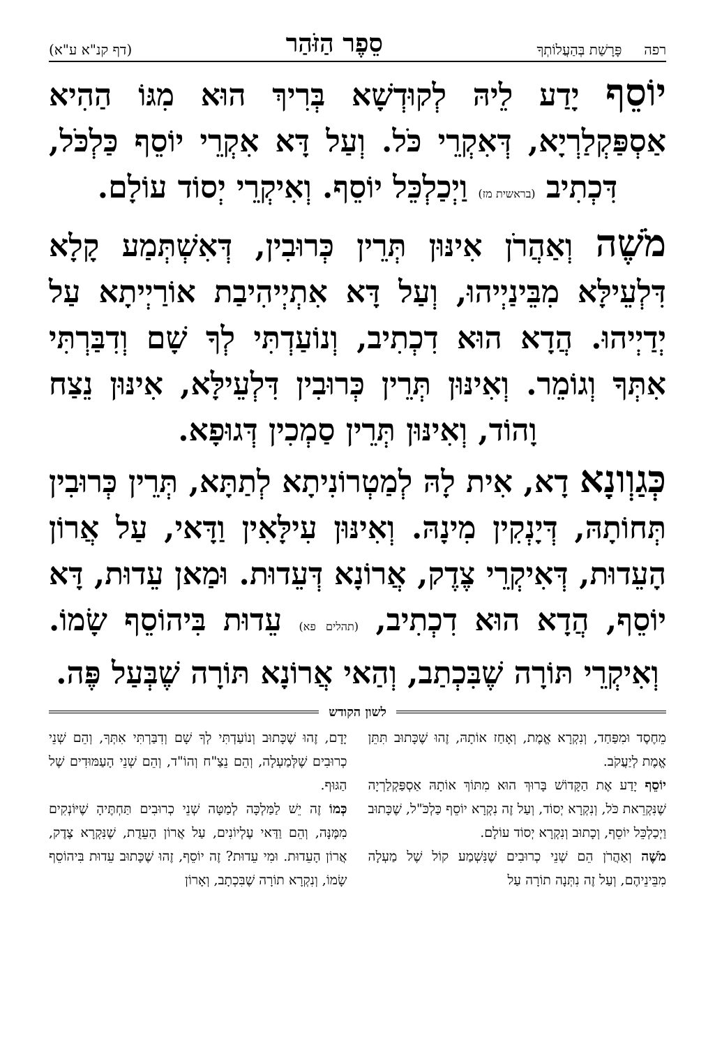רפה פָּרָשַׁת בְּהַעֲלוֹתְךָ סֵפֶר הַזֹּהַר (דף קנ"א ע"א)
יוֹסֵף יָדַע לֵיהּ לְקוּדְשָׁא בְּרִיךְ הוּא מִגּוֹ הַהִיא אַסְפַּקְלַרְיָא, דְּאִקְרֵי כֹּל. וְעַל דָּא אִקְרֵי יוֹסֵף כַּלְכֹּל, דִּכְתִיב (בראשית מז) וַיְכַלְכֵּל יוֹסֵף. וְאִיקְרֵי יְסוֹד עוֹלָם.
מֹשֶׁה וְאַהֲרֹן אִינּוּן תְּרֵין כְּרוּבִין, דְּאִשְׁתְּמַע קָלָא דִּלְעֵילָּא מִבֵּינַיְיהוּ, וְעַל דָּא אִתְיְיהִיבַת אוֹרַיְיתָא עַל יְדַיְיהוּ. הֲדָא הוּא דִכְתִיב, וְנוֹעַדְתִּי לְךָ שָׁם וְדִבַּרְתִּי אִתְּךָ וְגוֹמֵר. וְאִינּוּן תְּרֵין כְּרוּבִין דִּלְעֵילָּא, אִינּוּן נֵצַח וָהוֹד, וְאִינּוּן תְּרֵין סַמְכִין דְּגוּפָא.
כְּגַוְונָא דָא, אִית לָהּ לְמַטְרוֹנִיתָא לְתַתָּא, תְּרֵין כְּרוּבִין תְּחוֹתָהּ, דְּיָנְקִין מִינָהּ. וְאִינּוּן עִילָּאִין וַדָּאי, עַל אֲרוֹן הָעֵדוּת, דְּאִיקְרֵי צֶדֶק, אֲרוֹנָא דְּעֵדוּת. וּמַאן עֵדוּת, דָּא יוֹסֵף, הֲדָא הוּא דִכְתִיב, (תהלים פא) עֵדוּת בִּיהוֹסֵף שָׂמוֹ. וְאִיקְרֵי תּוֹרָה שֶׁבִּכְתַב, וְהַאי אֲרוֹנָא תּוֹרָה שֶׁבְּעַל פֶּה.
לשון הקודש
מֵחֶסֶד וּמִפַּחַד, וְנִקְרָא אֱמֶת, וְאָחַז אוֹתָהּ, זֶהוּ שֶׁכָּתוּב תִּתֵּן אֱמֶת לְיַעֲקֹב.
יוֹסֵף יָדַע אֶת הַקָּדוֹשׁ בָּרוּךְ הוּא מִתּוֹךְ אוֹתָהּ אַסְפַּקְלַרְיָה שֶׁנִּקְרֵאת כֹּל, וְנִקְרָא יְסוֹד, וְעַל זֶה נִקְרָא יוֹסֵף כַּלְכֹּ"ל, שֶׁכָּתוּב וַיְכַלְכֵּל יוֹסֵף, וְכָתוּב וְנִקְרָא יְסוֹד עוֹלָם.
מֹשֶׁה וְאַהֲרֹן הֵם שְׁנֵי כְרוּבִים שֶׁנִּשְׁמַע קוֹל שֶׁל מַעְלָה מִבֵּינֵיהֶם, וְעַל זֶה נִתְּנָה תוֹרָה עַל
יָדָם, זֶהוּ שֶׁכָּתוּב וְנוֹעַדְתִּי לְךָ שָׁם וְדִבַּרְתִּי אִתְּךָ, וְהֵם שְׁנֵי כְרוּבִים שֶׁלְּמַעְלָה, וְהֵם נֵצַ"ח וְהוֹ"ד, וְהֵם שְׁנֵי הָעַמּוּדִים שֶׁל הַגּוּף.
כְּמוֹ זֶה יֵשׁ לַמַּלְכָּה לְמַטָּה שְׁנֵי כְרוּבִים תַּחְתֶּיהָ שֶׁיּוֹנְקִים מִמֶּנָּה, וְהֵם וַדַּאי עֶלְיוֹנִים, עַל אֲרוֹן הָעֵדֻת, שֶׁנִּקְרָא צֶדֶק, אֲרוֹן הָעֵדוּת. וּמִי עֵדוּת? זֶה יוֹסֵף, זֶהוּ שֶׁכָּתוּב עֵדוּת בִּיהוֹסֵף שָׂמוֹ, וְנִקְרָא תוֹרָה שֶׁבִּכְתָב, וְאָרוֹן